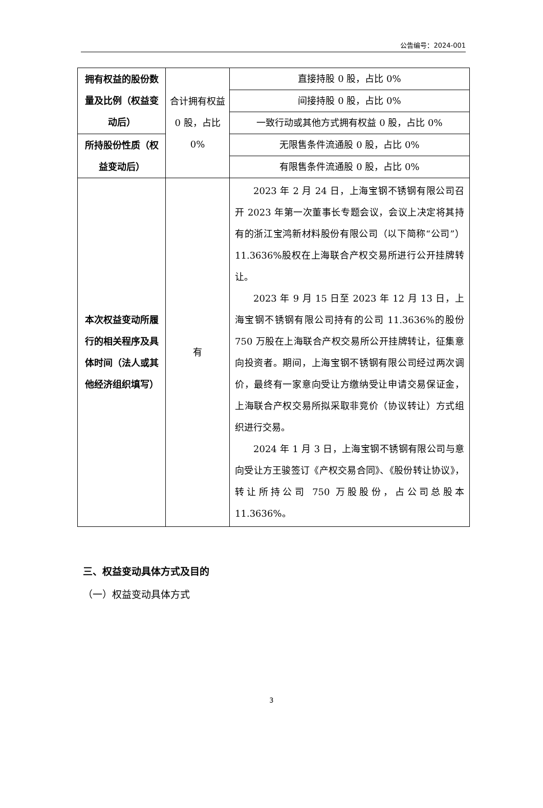公告编号：2024-001
| 拥有权益的股份数量及比例（权益变动后） | 合计拥有权益 0 股，占比 0% | 直接持股 0 股，占比 0% |
| | | 间接持股 0 股，占比 0% |
| | | 一致行动或其他方式拥有权益 0 股，占比 0% |
| 所持股份性质（权益变动后） | | 无限售条件流通股 0 股，占比 0% |
| | | 有限售条件流通股 0 股，占比 0% |
| 本次权益变动所履行的相关程序及具体时间（法人或其他经济组织填写） | 有 | 2023 年 2 月 24 日，上海宝钢不锈钢有限公司召开 2023 年第一次董事长专题会议，会议上决定将其持有的浙江宝鸿新材料股份有限公司（以下简称“公司”）11.3636%股权在上海联合产权交易所进行公开挂牌转让。 2023 年 9 月 15 日至 2023 年 12 月 13 日，上海宝钢不锈钢有限公司持有的公司 11.3636%的股份 750 万股在上海联合产权交易所公开挂牌转让，征集意向投资者。期间，上海宝钢不锈钢有限公司经过两次调价，最终有一家意向受让方缴纳受让申请交易保证金，上海联合产权交易所拟采取非竞价（协议转让）方式组织进行交易。 2024 年 1 月 3 日，上海宝钢不锈钢有限公司与意向受让方王骏签订《产权交易合同》、《股份转让协议》，转让所持公司 750 万股股份，占公司总股本 11.3636%。 |
三、权益变动具体方式及目的
（一）权益变动具体方式
3